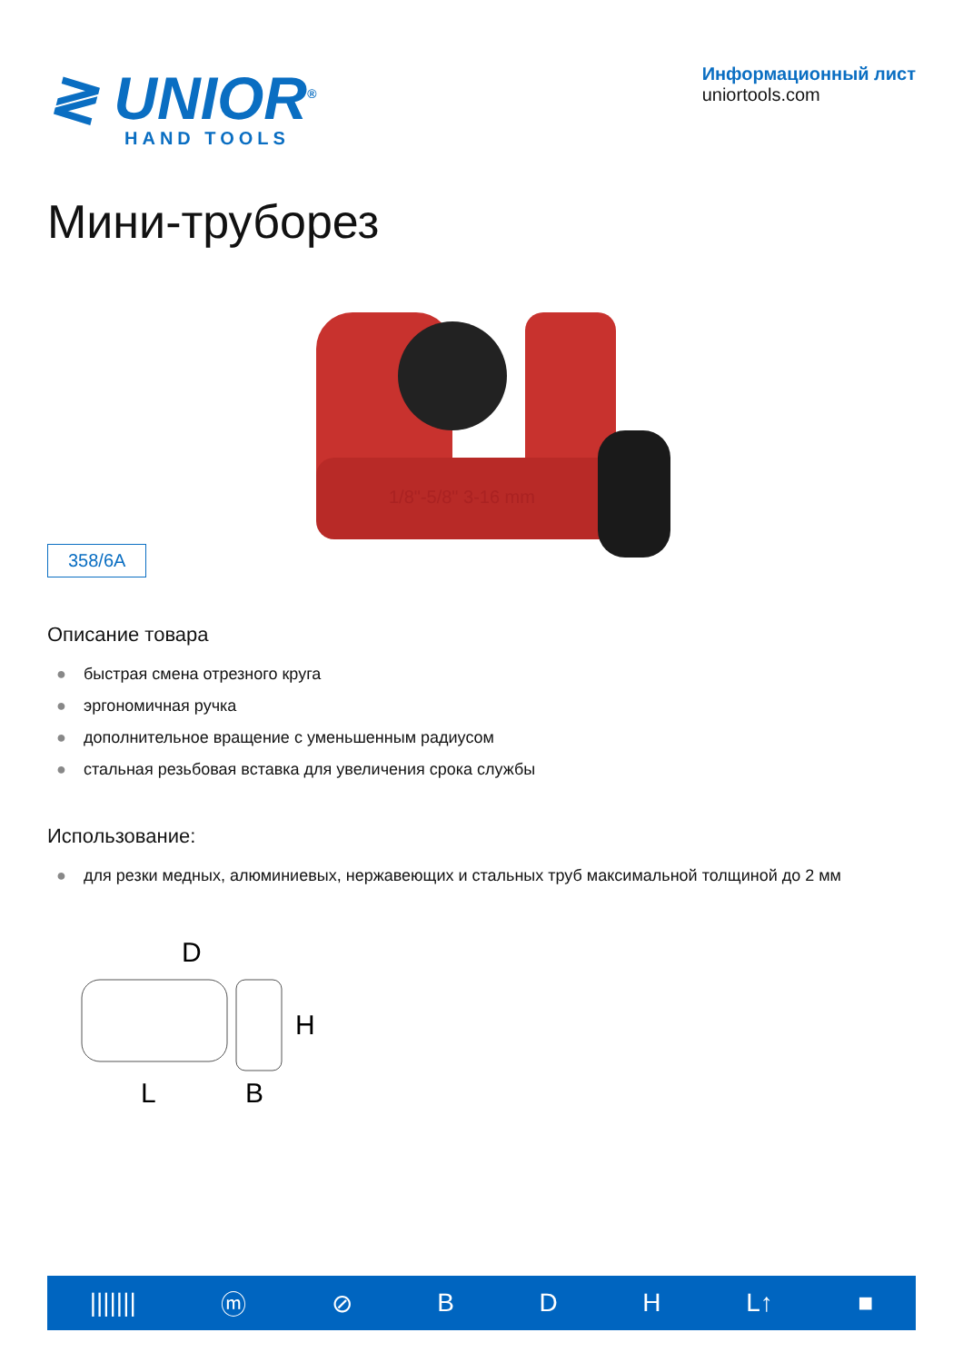≷ UNIOR<sup>®</sup>
HAND TOOLS
Информационный лист
uniortools.com
Мини-труборез
358/6A
1/8"-5/8" 3-16 mm
Описание товара
● быстрая смена отрезного круга
● эргономичная ручка
● дополнительное вращение с уменьшенным радиусом
● стальная резьбовая вставка для увеличения срока службы
Использование:
● для резки медных, алюминиевых, нержавеющих и стальных труб максимальной толщиной до 2 мм
D
H
L
B
||||||| ⓜ ⊘ BDH L↑ ■